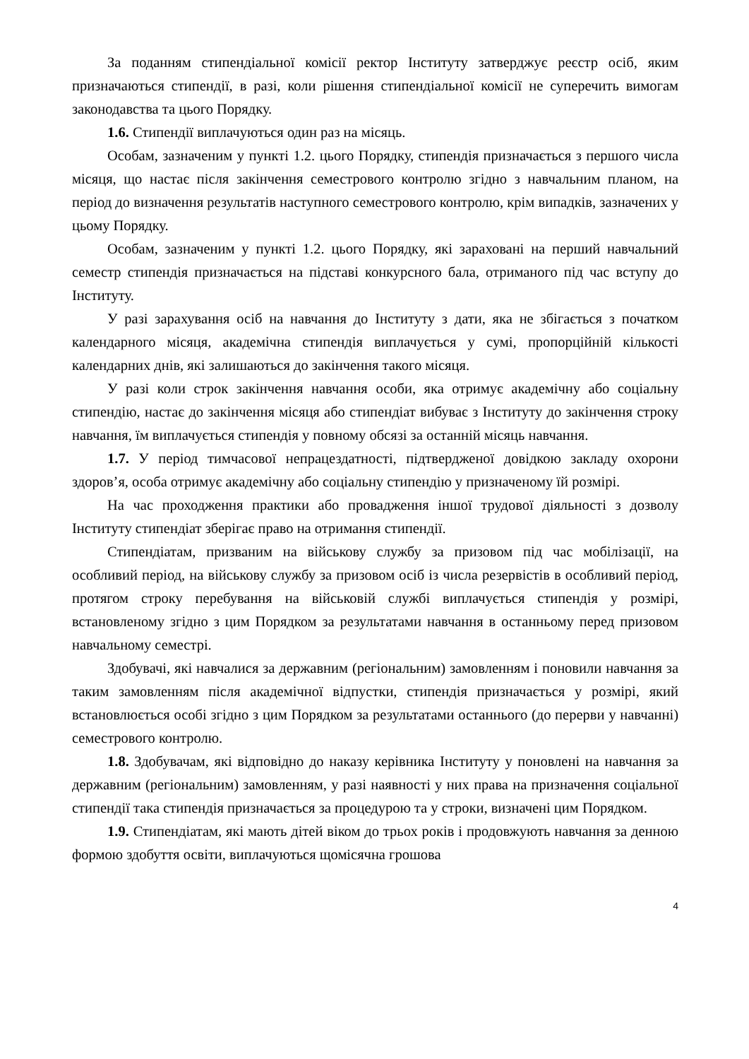За поданням стипендіальної комісії ректор Інституту затверджує реєстр осіб, яким призначаються стипендії, в разі, коли рішення стипендіальної комісії не суперечить вимогам законодавства та цього Порядку.
1.6. Стипендії виплачуються один раз на місяць.
Особам, зазначеним у пункті 1.2. цього Порядку, стипендія призначається з першого числа місяця, що настає після закінчення семестрового контролю згідно з навчальним планом, на період до визначення результатів наступного семестрового контролю, крім випадків, зазначених у цьому Порядку.
Особам, зазначеним у пункті 1.2. цього Порядку, які зараховані на перший навчальний семестр стипендія призначається на підставі конкурсного бала, отриманого під час вступу до Інституту.
У разі зарахування осіб на навчання до Інституту з дати, яка не збігається з початком календарного місяця, академічна стипендія виплачується у сумі, пропорційній кількості календарних днів, які залишаються до закінчення такого місяця.
У разі коли строк закінчення навчання особи, яка отримує академічну або соціальну стипендію, настає до закінчення місяця або стипендіат вибуває з Інституту до закінчення строку навчання, їм виплачується стипендія у повному обсязі за останній місяць навчання.
1.7. У період тимчасової непрацездатності, підтвердженої довідкою закладу охорони здоров’я, особа отримує академічну або соціальну стипендію у призначеному їй розмірі.
На час проходження практики або провадження іншої трудової діяльності з дозволу Інституту стипендіат зберігає право на отримання стипендії.
Стипендіатам, призваним на військову службу за призовом під час мобілізації, на особливий період, на військову службу за призовом осіб із числа резервістів в особливий період, протягом строку перебування на військовій службі виплачується стипендія у розмірі, встановленому згідно з цим Порядком за результатами навчання в останньому перед призовом навчальному семестрі.
Здобувачі, які навчалися за державним (регіональним) замовленням і поновили навчання за таким замовленням після академічної відпустки, стипендія призначається у розмірі, який встановлюється особі згідно з цим Порядком за результатами останнього (до перерви у навчанні) семестрового контролю.
1.8. Здобувачам, які відповідно до наказу керівника Інституту у поновлені на навчання за державним (регіональним) замовленням, у разі наявності у них права на призначення соціальної стипендії така стипендія призначається за процедурою та у строки, визначені цим Порядком.
1.9. Стипендіатам, які мають дітей віком до трьох років і продовжують навчання за денною формою здобуття освіти, виплачуються щомісячна грошова
4